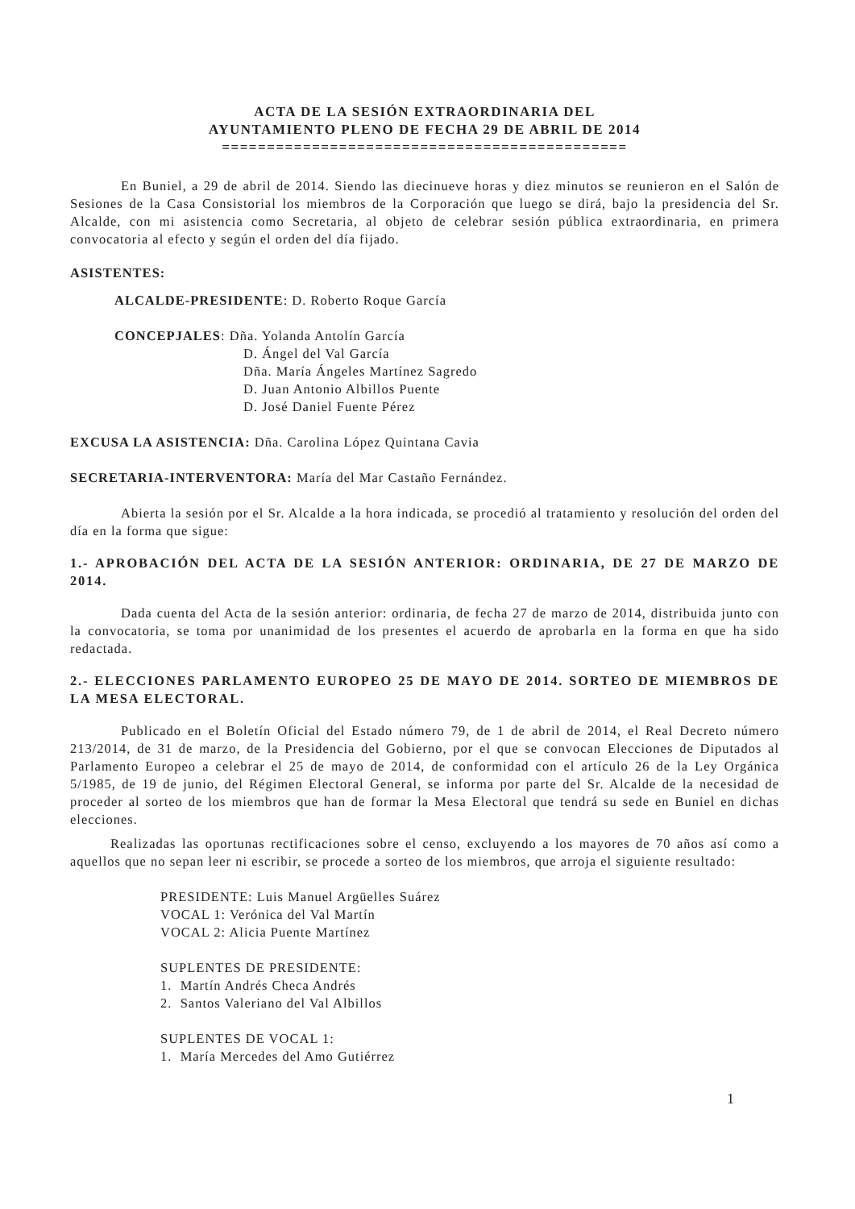ACTA DE LA SESIÓN EXTRAORDINARIA DEL
AYUNTAMIENTO PLENO DE FECHA 29 DE ABRIL DE 2014
=============================================
En Buniel, a 29 de abril de 2014. Siendo las diecinueve horas y diez minutos se reunieron en el Salón de Sesiones de la Casa Consistorial los miembros de la Corporación que luego se dirá, bajo la presidencia del Sr. Alcalde, con mi asistencia como Secretaria, al objeto de celebrar sesión pública extraordinaria, en primera convocatoria al efecto y según el orden del día fijado.
ASISTENTES:
ALCALDE-PRESIDENTE: D. Roberto Roque García
CONCEPJALES: Dña. Yolanda Antolín García
D. Ángel del Val García
Dña. María Ángeles Martínez Sagredo
D. Juan Antonio Albillos Puente
D. José Daniel Fuente Pérez
EXCUSA LA ASISTENCIA: Dña. Carolina López Quintana Cavia
SECRETARIA-INTERVENTORA: María del Mar Castaño Fernández.
Abierta la sesión por el Sr. Alcalde a la hora indicada, se procedió al tratamiento y resolución del orden del día en la forma que sigue:
1.- APROBACIÓN DEL ACTA DE LA SESIÓN ANTERIOR: ORDINARIA, DE 27 DE MARZO DE 2014.
Dada cuenta del Acta de la sesión anterior: ordinaria, de fecha 27 de marzo de 2014, distribuida junto con la convocatoria, se toma por unanimidad de los presentes el acuerdo de aprobarla en la forma en que ha sido redactada.
2.- ELECCIONES PARLAMENTO EUROPEO 25 DE MAYO DE 2014. SORTEO DE MIEMBROS DE LA MESA ELECTORAL.
Publicado en el Boletín Oficial del Estado número 79, de 1 de abril de 2014, el Real Decreto número 213/2014, de 31 de marzo, de la Presidencia del Gobierno, por el que se convocan Elecciones de Diputados al Parlamento Europeo a celebrar el 25 de mayo de 2014, de conformidad con el artículo 26 de la Ley Orgánica 5/1985, de 19 de junio, del Régimen Electoral General, se informa por parte del Sr. Alcalde de la necesidad de proceder al sorteo de los miembros que han de formar la Mesa Electoral que tendrá su sede en Buniel en dichas elecciones.
Realizadas las oportunas rectificaciones sobre el censo, excluyendo a los mayores de 70 años así como a aquellos que no sepan leer ni escribir, se procede a sorteo de los miembros, que arroja el siguiente resultado:
PRESIDENTE: Luis Manuel Argüelles Suárez
VOCAL 1: Verónica del Val Martín
VOCAL 2: Alicia Puente Martínez
SUPLENTES DE PRESIDENTE:
1. Martín Andrés Checa Andrés
2. Santos Valeriano del Val Albillos
SUPLENTES DE VOCAL 1:
1. María Mercedes del Amo Gutiérrez
1